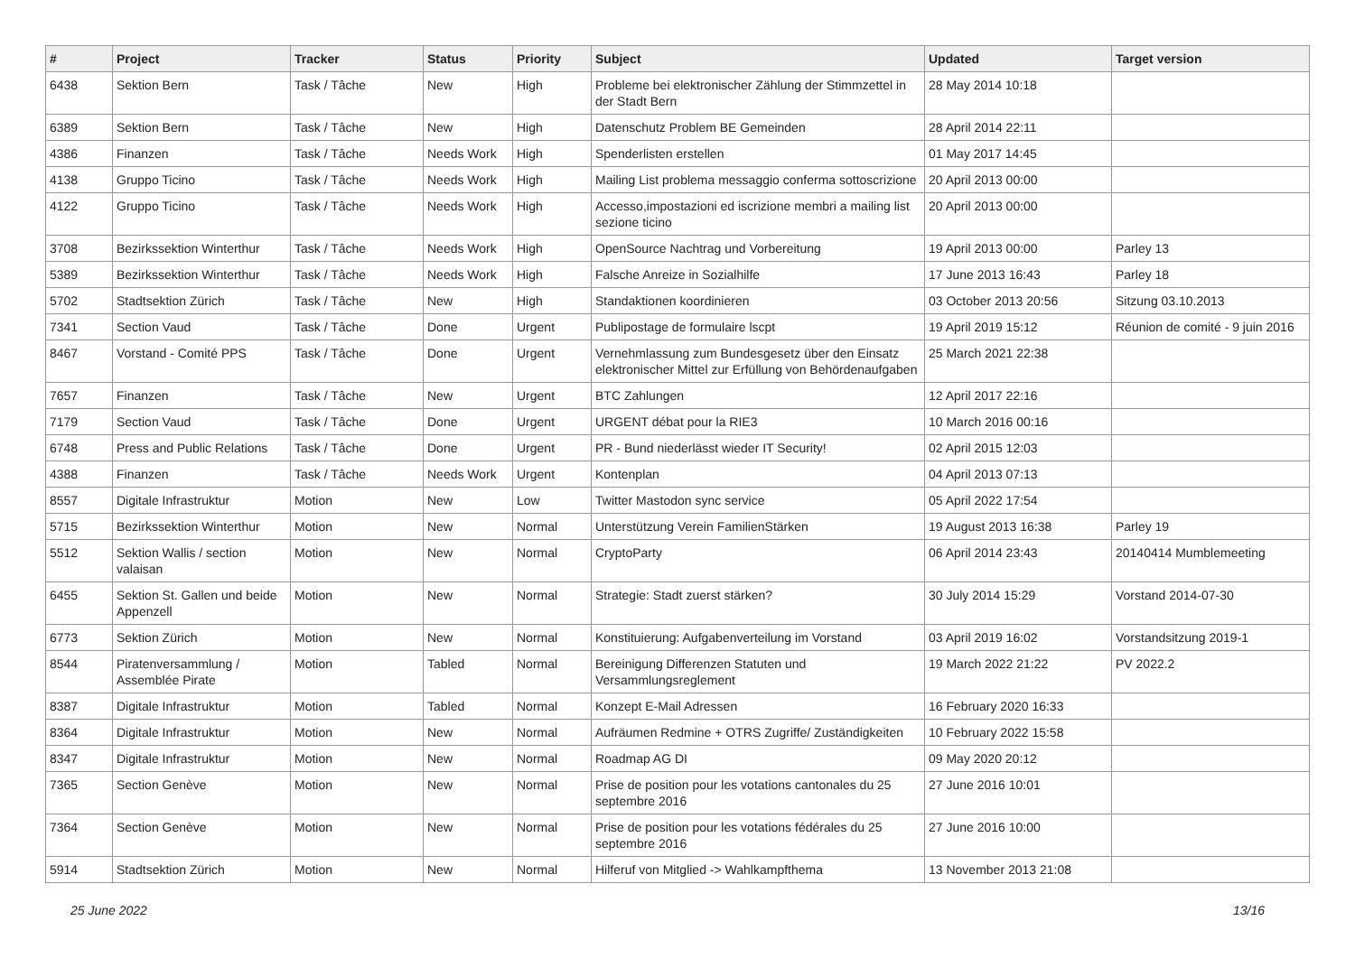| # | Project | Tracker | Status | Priority | Subject | Updated | Target version |
| --- | --- | --- | --- | --- | --- | --- | --- |
| 6438 | Sektion Bern | Task / Tâche | New | High | Probleme bei elektronischer Zählung der Stimmzettel in der Stadt Bern | 28 May 2014 10:18 | |
| 6389 | Sektion Bern | Task / Tâche | New | High | Datenschutz Problem BE Gemeinden | 28 April 2014 22:11 | |
| 4386 | Finanzen | Task / Tâche | Needs Work | High | Spenderlisten erstellen | 01 May 2017 14:45 | |
| 4138 | Gruppo Ticino | Task / Tâche | Needs Work | High | Mailing List problema messaggio conferma sottoscrizione | 20 April 2013 00:00 | |
| 4122 | Gruppo Ticino | Task / Tâche | Needs Work | High | Accesso,impostazioni ed iscrizione membri a mailing list sezione ticino | 20 April 2013 00:00 | |
| 3708 | Bezirkssektion Winterthur | Task / Tâche | Needs Work | High | OpenSource Nachtrag und Vorbereitung | 19 April 2013 00:00 | Parley 13 |
| 5389 | Bezirkssektion Winterthur | Task / Tâche | Needs Work | High | Falsche Anreize in Sozialhilfe | 17 June 2013 16:43 | Parley 18 |
| 5702 | Stadtsektion Zürich | Task / Tâche | New | High | Standaktionen koordinieren | 03 October 2013 20:56 | Sitzung 03.10.2013 |
| 7341 | Section Vaud | Task / Tâche | Done | Urgent | Publipostage de formulaire lscpt | 19 April 2019 15:12 | Réunion de comité - 9 juin 2016 |
| 8467 | Vorstand - Comité PPS | Task / Tâche | Done | Urgent | Vernehmlassung zum Bundesgesetz über den Einsatz elektronischer Mittel zur Erfüllung von Behördenaufgaben | 25 March 2021 22:38 | |
| 7657 | Finanzen | Task / Tâche | New | Urgent | BTC Zahlungen | 12 April 2017 22:16 | |
| 7179 | Section Vaud | Task / Tâche | Done | Urgent | URGENT débat pour la RIE3 | 10 March 2016 00:16 | |
| 6748 | Press and Public Relations | Task / Tâche | Done | Urgent | PR - Bund niederlässt wieder IT Security! | 02 April 2015 12:03 | |
| 4388 | Finanzen | Task / Tâche | Needs Work | Urgent | Kontenplan | 04 April 2013 07:13 | |
| 8557 | Digitale Infrastruktur | Motion | New | Low | Twitter Mastodon sync service | 05 April 2022 17:54 | |
| 5715 | Bezirkssektion Winterthur | Motion | New | Normal | Unterstützung Verein FamilienStärken | 19 August 2013 16:38 | Parley 19 |
| 5512 | Sektion Wallis / section valaisan | Motion | New | Normal | CryptoParty | 06 April 2014 23:43 | 20140414 Mumblemeeting |
| 6455 | Sektion St. Gallen und beide Appenzell | Motion | New | Normal | Strategie: Stadt zuerst stärken? | 30 July 2014 15:29 | Vorstand 2014-07-30 |
| 6773 | Sektion Zürich | Motion | New | Normal | Konstituierung: Aufgabenverteilung im Vorstand | 03 April 2019 16:02 | Vorstandsitzung 2019-1 |
| 8544 | Piratenversammlung / Assemblée Pirate | Motion | Tabled | Normal | Bereinigung Differenzen Statuten und Versammlungsreglement | 19 March 2022 21:22 | PV 2022.2 |
| 8387 | Digitale Infrastruktur | Motion | Tabled | Normal | Konzept E-Mail Adressen | 16 February 2020 16:33 | |
| 8364 | Digitale Infrastruktur | Motion | New | Normal | Aufräumen Redmine + OTRS Zugriffe/ Zuständigkeiten | 10 February 2022 15:58 | |
| 8347 | Digitale Infrastruktur | Motion | New | Normal | Roadmap AG DI | 09 May 2020 20:12 | |
| 7365 | Section Genève | Motion | New | Normal | Prise de position pour les votations cantonales du 25 septembre 2016 | 27 June 2016 10:01 | |
| 7364 | Section Genève | Motion | New | Normal | Prise de position pour les votations fédérales du 25 septembre 2016 | 27 June 2016 10:00 | |
| 5914 | Stadtsektion Zürich | Motion | New | Normal | Hilferuf von Mitglied -> Wahlkampfthema | 13 November 2013 21:08 | |
25 June 2022 13/16